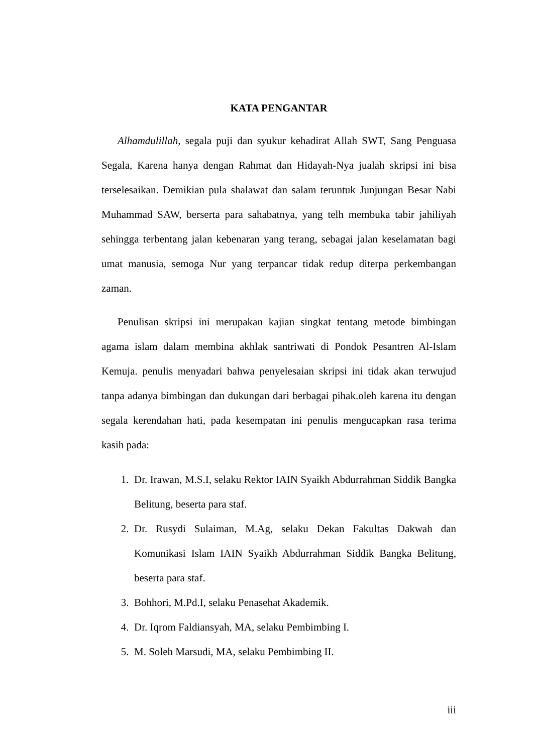KATA PENGANTAR
Alhamdulillah, segala puji dan syukur kehadirat Allah SWT, Sang Penguasa Segala, Karena hanya dengan Rahmat dan Hidayah-Nya jualah skripsi ini bisa terselesaikan. Demikian pula shalawat dan salam teruntuk Junjungan Besar Nabi Muhammad SAW, berserta para sahabatnya, yang telh membuka tabir jahiliyah sehingga terbentang jalan kebenaran yang terang, sebagai jalan keselamatan bagi umat manusia, semoga Nur yang terpancar tidak redup diterpa perkembangan zaman.
Penulisan skripsi ini merupakan kajian singkat tentang metode bimbingan agama islam dalam membina akhlak santriwati di Pondok Pesantren Al-Islam Kemuja. penulis menyadari bahwa penyelesaian skripsi ini tidak akan terwujud tanpa adanya bimbingan dan dukungan dari berbagai pihak.oleh karena itu dengan segala kerendahan hati, pada kesempatan ini penulis mengucapkan rasa terima kasih pada:
1. Dr. Irawan, M.S.I, selaku Rektor IAIN Syaikh Abdurrahman Siddik Bangka Belitung, beserta para staf.
2. Dr. Rusydi Sulaiman, M.Ag, selaku Dekan Fakultas Dakwah dan Komunikasi Islam IAIN Syaikh Abdurrahman Siddik Bangka Belitung, beserta para staf.
3. Bohhori, M.Pd.I, selaku Penasehat Akademik.
4. Dr. Iqrom Faldiansyah, MA, selaku Pembimbing I.
5. M. Soleh Marsudi, MA, selaku Pembimbing II.
iii